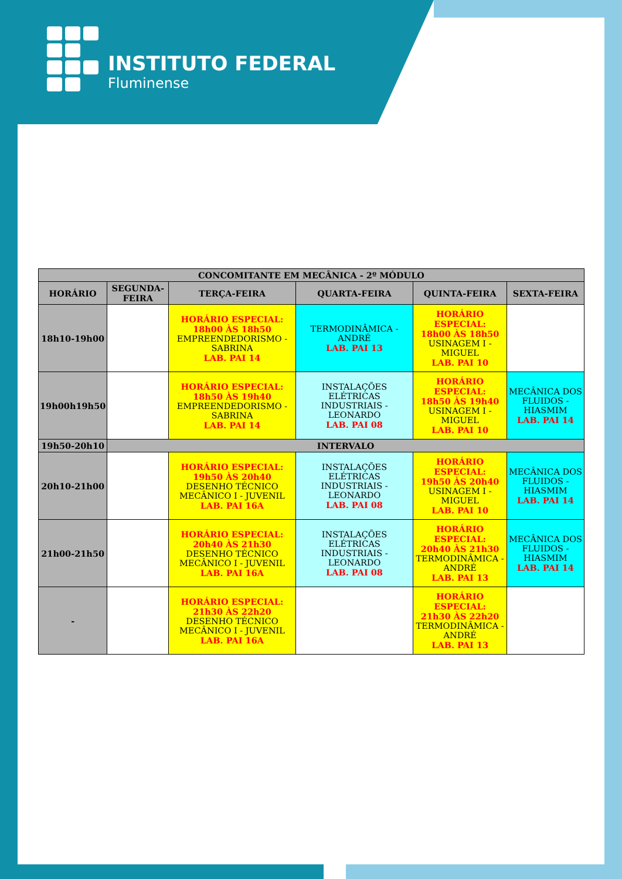INSTITUTO FEDERAL
Fluminense
| CONCOMITANTE EM MECÂNICA - 2º MÓDULO | | | | | |
| --- | --- | --- | --- | --- | --- |
| HORÁRIO | SEGUNDA-FEIRA | TERÇA-FEIRA | QUARTA-FEIRA | QUINTA-FEIRA | SEXTA-FEIRA |
| 18h10-19h00 | | HORÁRIO ESPECIAL: 18h00 ÀS 18h50 EMPREENDEDORISMO - SABRINA LAB. PAI 14 | TERMODINÂMICA - ANDRÉ LAB. PAI 13 | HORÁRIO ESPECIAL: 18h00 ÀS 18h50 USINAGEM I - MIGUEL LAB. PAI 10 | |
| 19h00h19h50 | | HORÁRIO ESPECIAL: 18h50 ÀS 19h40 EMPREENDEDORISMO - SABRINA LAB. PAI 14 | INSTALAÇÕES ELÉTRICAS INDUSTRIAIS - LEONARDO LAB. PAI 08 | HORÁRIO ESPECIAL: 18h50 ÀS 19h40 USINAGEM I - MIGUEL LAB. PAI 10 | MECÂNICA DOS FLUIDOS - HIASMIM LAB. PAI 14 |
| 19h50-20h10 | INTERVALO | | | | |
| 20h10-21h00 | | HORÁRIO ESPECIAL: 19h50 ÀS 20h40 DESENHO TÉCNICO MECÂNICO I - JUVENIL LAB. PAI 16A | INSTALAÇÕES ELÉTRICAS INDUSTRIAIS - LEONARDO LAB. PAI 08 | HORÁRIO ESPECIAL: 19h50 ÀS 20h40 USINAGEM I - MIGUEL LAB. PAI 10 | MECÂNICA DOS FLUIDOS - HIASMIM LAB. PAI 14 |
| 21h00-21h50 | | HORÁRIO ESPECIAL: 20h40 ÀS 21h30 DESENHO TÉCNICO MECÂNICO I - JUVENIL LAB. PAI 16A | INSTALAÇÕES ELÉTRICAS INDUSTRIAIS - LEONARDO LAB. PAI 08 | HORÁRIO ESPECIAL: 20h40 ÀS 21h30 TERMODINÂMICA - ANDRÉ LAB. PAI 13 | MECÂNICA DOS FLUIDOS - HIASMIM LAB. PAI 14 |
| - | | HORÁRIO ESPECIAL: 21h30 ÀS 22h20 DESENHO TÉCNICO MECÂNICO I - JUVENIL LAB. PAI 16A | | HORÁRIO ESPECIAL: 21h30 ÀS 22h20 TERMODINÂMICA - ANDRÉ LAB. PAI 13 | |